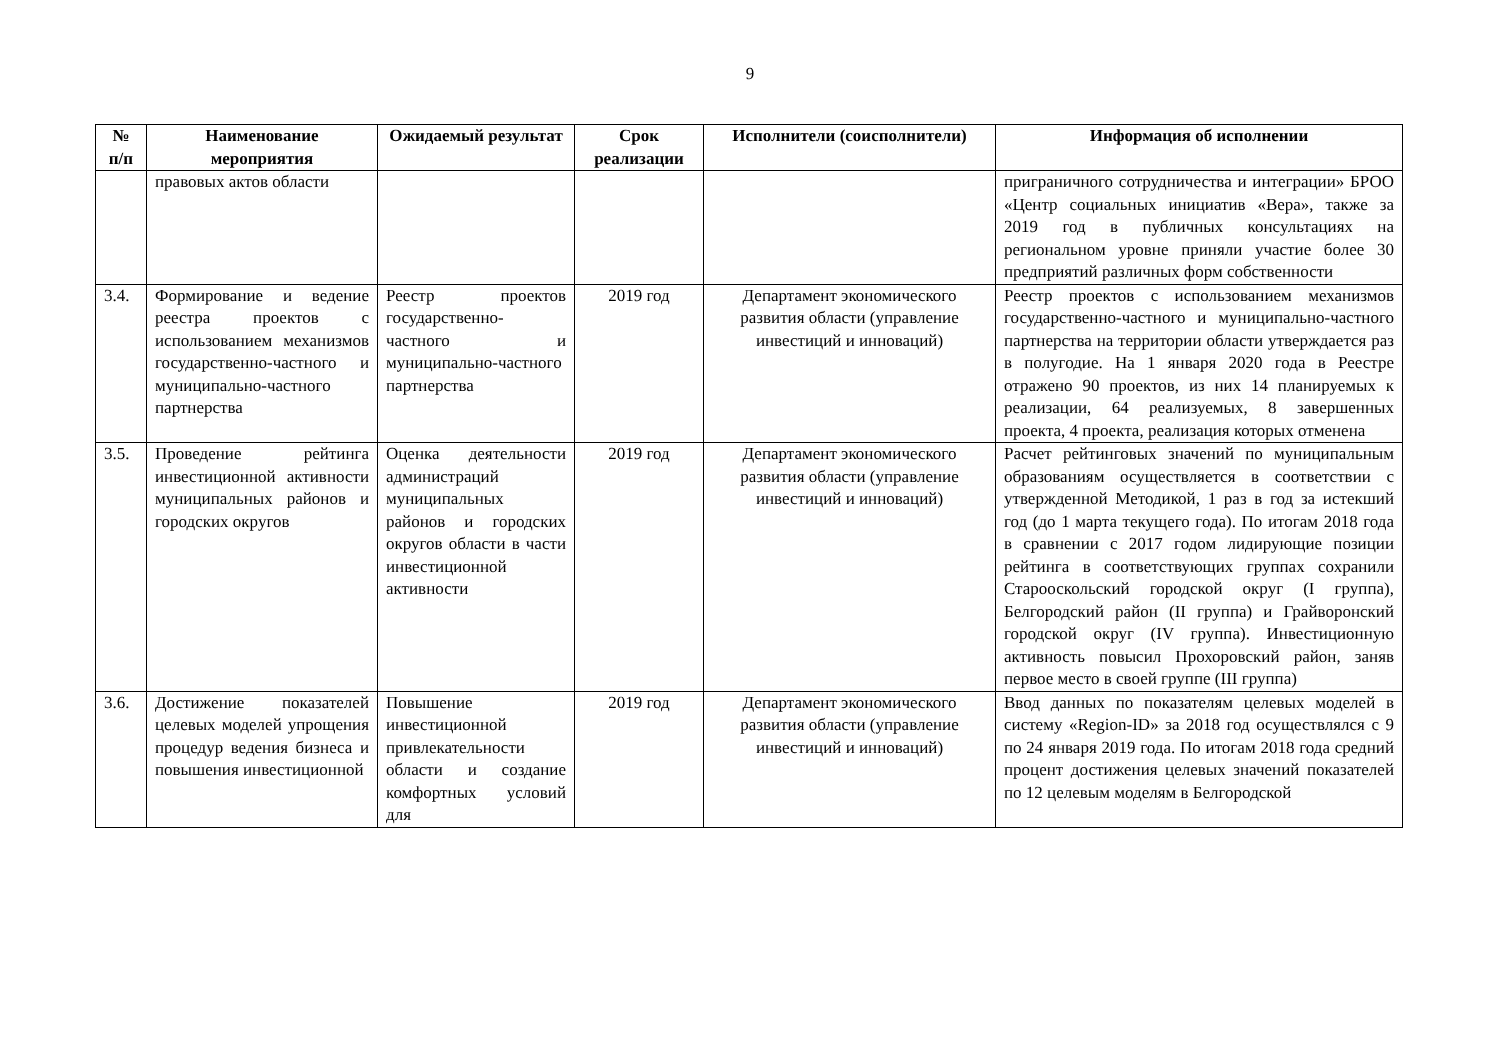9
| № п/п | Наименование мероприятия | Ожидаемый результат | Срок реализации | Исполнители (соисполнители) | Информация об исполнении |
| --- | --- | --- | --- | --- | --- |
| | правовых актов области | | | | приграничного сотрудничества и интеграции» БРОО «Центр социальных инициатив «Вера», также за 2019 год в публичных консультациях на региональном уровне приняли участие более 30 предприятий различных форм собственности |
| 3.4. | Формирование и ведение реестра проектов с использованием механизмов государственно-частного и муниципально-частного партнерства | Реестр проектов государственно-частного и муниципально-частного партнерства | 2019 год | Департамент экономического развития области (управление инвестиций и инноваций) | Реестр проектов с использованием механизмов государственно-частного и муниципально-частного партнерства на территории области утверждается раз в полугодие. На 1 января 2020 года в Реестре отражено 90 проектов, из них 14 планируемых к реализации, 64 реализуемых, 8 завершенных проекта, 4 проекта, реализация которых отменена |
| 3.5. | Проведение рейтинга инвестиционной активности муниципальных районов и городских округов | Оценка деятельности администраций муниципальных районов и городских округов области в части инвестиционной активности | 2019 год | Департамент экономического развития области (управление инвестиций и инноваций) | Расчет рейтинговых значений по муниципальным образованиям осуществляется в соответствии с утвержденной Методикой, 1 раз в год за истекший год (до 1 марта текущего года). По итогам 2018 года в сравнении с 2017 годом лидирующие позиции рейтинга в соответствующих группах сохранили Старооскольский городской округ (I группа), Белгородский район (II группа) и Грайворонский городской округ (IV группа). Инвестиционную активность повысил Прохоровский район, заняв первое место в своей группе (III группа) |
| 3.6. | Достижение показателей целевых моделей упрощения процедур ведения бизнеса и повышения инвестиционной | Повышение инвестиционной привлекательности области и создание комфортных условий для | 2019 год | Департамент экономического развития области (управление инвестиций и инноваций) | Ввод данных по показателям целевых моделей в систему «Region-ID» за 2018 год осуществлялся с 9 по 24 января 2019 года. По итогам 2018 года средний процент достижения целевых значений показателей по 12 целевым моделям в Белгородской |